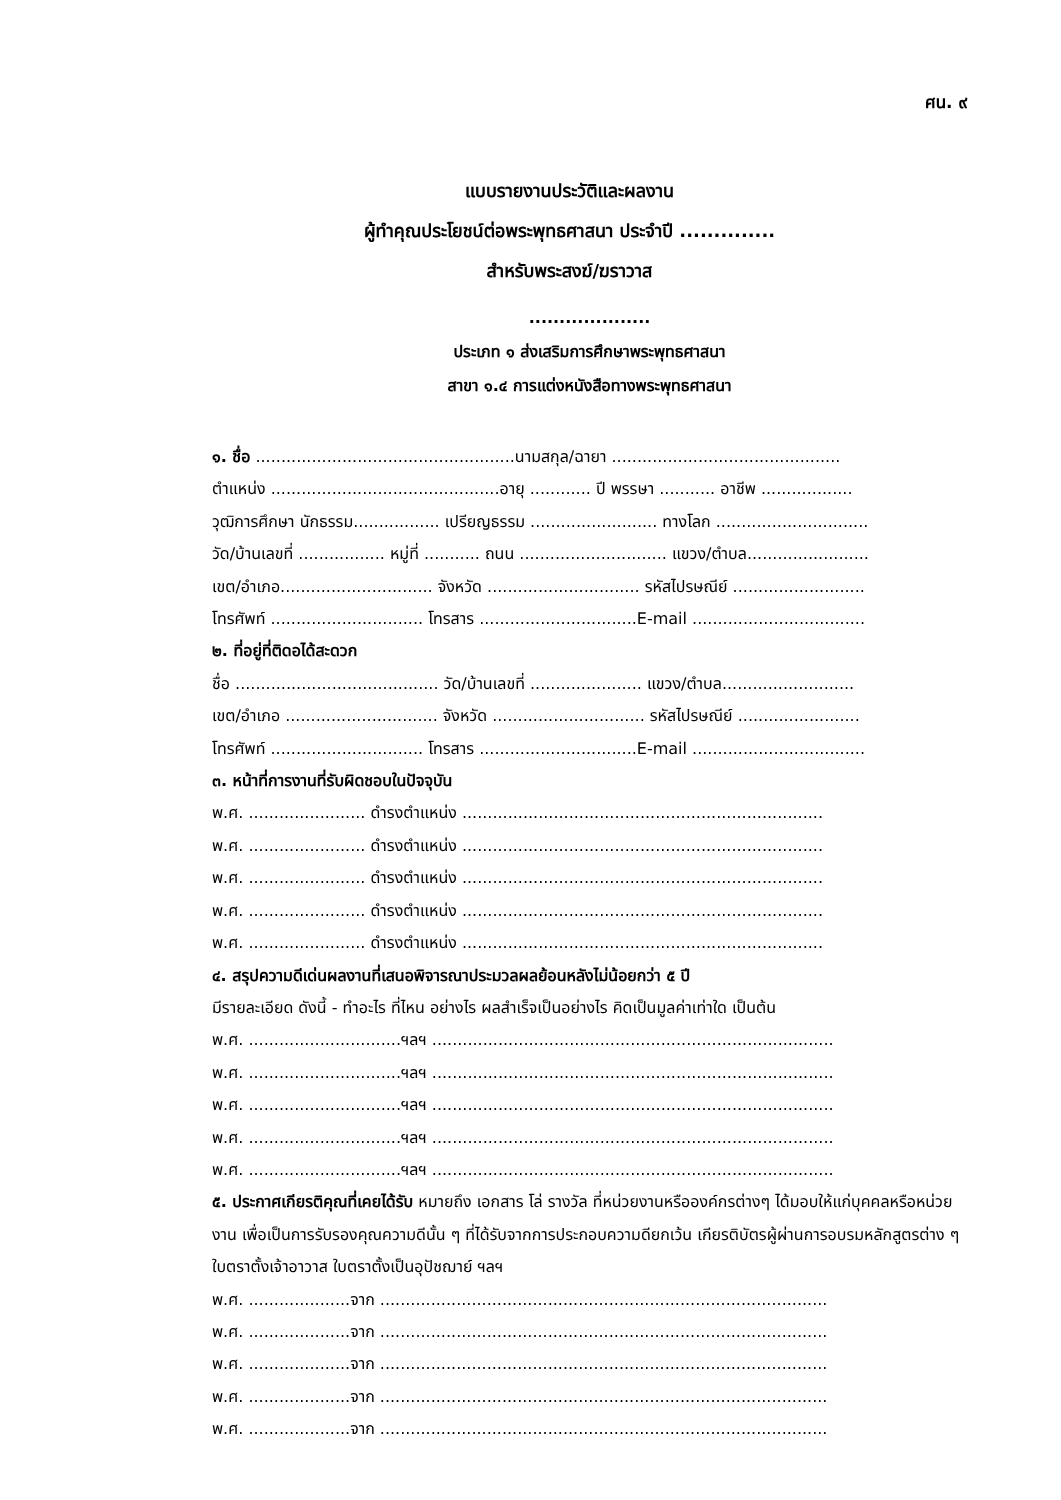ศน. ๙
แบบรายงานประวัติและผลงาน
ผู้ทำคุณประโยชน์ต่อพระพุทธศาสนา ประจำปี ..............
สำหรับพระสงฆ์/ฆราวาส
....................
ประเภท ๑ ส่งเสริมการศึกษาพระพุทธศาสนา
สาขา ๑.๔ การแต่งหนังสือทางพระพุทธศาสนา
๑. ชื่อ ...................................................นามสกุล/ฉายา .............................................
ตำแหน่ง .............................................อายุ ............ ปี พรรษา ........... อาชีพ ..................
วุฒิการศึกษา นักธรรม................. เปรียญธรรม ......................... ทางโลก ..............................
วัด/บ้านเลขที่ ................. หมู่ที่ ........... ถนน ............................. แขวง/ตำบล........................
เขต/อำเภอ.............................. จังหวัด .............................. รหัสไปรษณีย์ ..........................
โทรศัพท์ .............................. โทรสาร ...............................E-mail ..................................
๒. ที่อยู่ที่ติดอได้สะดวก
ชื่อ ........................................ วัด/บ้านเลขที่ ...................... แขวง/ตำบล..........................
เขต/อำเภอ .............................. จังหวัด .............................. รหัสไปรษณีย์ ........................
โทรศัพท์ .............................. โทรสาร ...............................E-mail ..................................
๓. หน้าที่การงานที่รับผิดชอบในปัจจุบัน
พ.ศ. ....................... ดำรงตำแหน่ง .......................................................................
พ.ศ. ....................... ดำรงตำแหน่ง .......................................................................
พ.ศ. ....................... ดำรงตำแหน่ง .......................................................................
พ.ศ. ....................... ดำรงตำแหน่ง .......................................................................
พ.ศ. ....................... ดำรงตำแหน่ง .......................................................................
๔. สรุปความดีเด่นผลงานที่เสนอพิจารณาประมวลผลย้อนหลังไม่น้อยกว่า ๕ ปี
มีรายละเอียด ดังนี้ - ทำอะไร ที่ไหน อย่างไร ผลสำเร็จเป็นอย่างไร คิดเป็นมูลค่าเท่าใด เป็นต้น
พ.ศ. ..............................ฯลฯ ...............................................................................
พ.ศ. ..............................ฯลฯ ...............................................................................
พ.ศ. ..............................ฯลฯ ...............................................................................
พ.ศ. ..............................ฯลฯ ...............................................................................
พ.ศ. ..............................ฯลฯ ...............................................................................
๕. ประกาศเกียรติคุณที่เคยได้รับ หมายถึง เอกสาร โล่ รางวัล ที่หน่วยงานหรือองค์กรต่างๆ ได้มอบให้แก่บุคคลหรือหน่วยงาน เพื่อเป็นการรับรองคุณความดีนั้น ๆ ที่ได้รับจากการประกอบความดียกเว้น เกียรติบัตรผู้ผ่านการอบรมหลักสูตรต่าง ๆ ใบตราตั้งเจ้าอาวาส ใบตราตั้งเป็นอุปัชฌาย์ ฯลฯ
พ.ศ. ....................จาก ........................................................................................
พ.ศ. ....................จาก ........................................................................................
พ.ศ. ....................จาก ........................................................................................
พ.ศ. ....................จาก ........................................................................................
พ.ศ. ....................จาก ........................................................................................